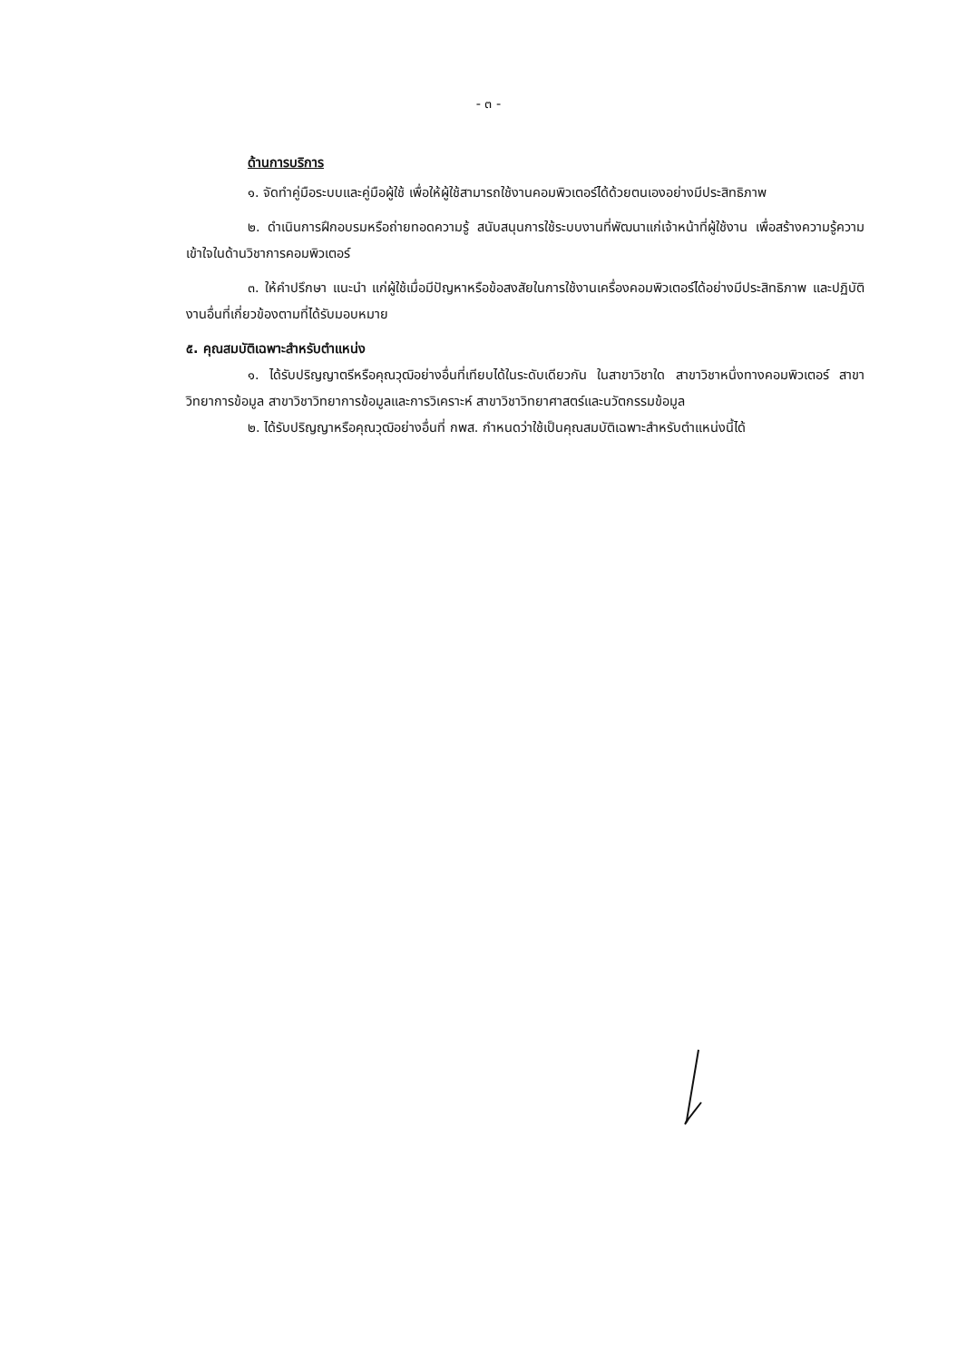- ๓ -
ด้านการบริการ
๑. จัดทำคู่มือระบบและคู่มือผู้ใช้ เพื่อให้ผู้ใช้สามารถใช้งานคอมพิวเตอร์ได้ด้วยตนเองอย่างมีประสิทธิภาพ
๒. ดำเนินการฝึกอบรมหรือถ่ายทอดความรู้ สนับสนุนการใช้ระบบงานที่พัฒนาแก่เจ้าหน้าที่ผู้ใช้งาน เพื่อสร้างความรู้ความเข้าใจในด้านวิชาการคอมพิวเตอร์
๓. ให้คำปรึกษา แนะนำ แก่ผู้ใช้เมื่อมีปัญหาหรือข้อสงสัยในการใช้งานเครื่องคอมพิวเตอร์ได้อย่างมีประสิทธิภาพ และปฏิบัติงานอื่นที่เกี่ยวข้องตามที่ได้รับมอบหมาย
๕. คุณสมบัติเฉพาะสำหรับตำแหน่ง
๑. ได้รับปริญญาตรีหรือคุณวุฒิอย่างอื่นที่เทียบได้ในระดับเดียวกัน ในสาขาวิชาใด สาขาวิชาหนึ่งทางคอมพิวเตอร์ สาขาวิทยาการข้อมูล สาขาวิชาวิทยาการข้อมูลและการวิเคราะห์ สาขาวิชาวิทยาศาสตร์และนวัตกรรมข้อมูล
๒. ได้รับปริญญาหรือคุณวุฒิอย่างอื่นที่ กพส. กำหนดว่าใช้เป็นคุณสมบัติเฉพาะสำหรับตำแหน่งนี้ได้